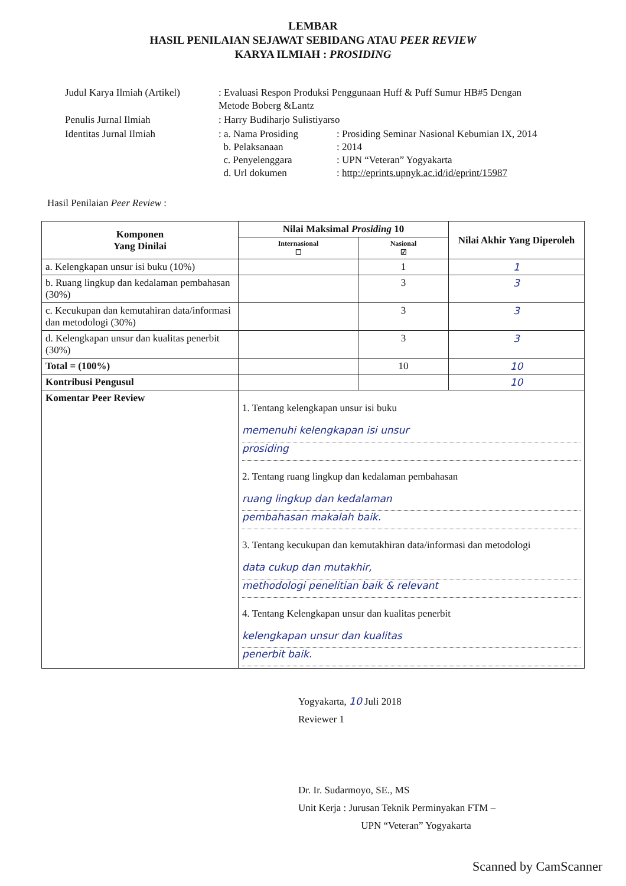LEMBAR
HASIL PENILAIAN SEJAWAT SEBIDANG ATAU PEER REVIEW
KARYA ILMIAH : PROSIDING
| Judul Karya Ilmiah (Artikel) | : Evaluasi Respon Produksi Penggunaan Huff & Puff Sumur HB#5 Dengan Metode Boberg &Lantz | |
| Penulis Jurnal Ilmiah | : Harry Budiharjo Sulistiyarso | |
| Identitas Jurnal Ilmiah | : a. Nama Prosiding b. Pelaksanaan c. Penyelenggara d. Url dokumen | : Prosiding Seminar Nasional Kebumian IX, 2014 : 2014 : UPN “Veteran” Yogyakarta : http://eprints.upnyk.ac.id/id/eprint/15987 |
Hasil Penilaian Peer Review :
| Komponen Yang Dinilai | Nilai Maksimal Prosiding 10 | | Nilai Akhir Yang Diperoleh |
| --- | --- | --- | --- |
| | Internasional ☐ | Nasional ☑ | |
| a. Kelengkapan unsur isi buku (10%) | | 1 | 1 |
| b. Ruang lingkup dan kedalaman pembahasan (30%) | | 3 | 3 |
| c. Kecukupan dan kemutahiran data/informasi dan metodologi (30%) | | 3 | 3 |
| d. Kelengkapan unsur dan kualitas penerbit (30%) | | 3 | 3 |
| Total = (100%) | | 10 | 10 |
| Kontribusi Pengusul | | | 10 |
| Komentar Peer Review | 1. Tentang kelengkapan unsur isi buku memenuhi kelengkapan isi unsur prosiding 2. Tentang ruang lingkup dan kedalaman pembahasan ruang lingkup dan kedalaman pembahasan makalah baik. 3. Tentang kecukupan dan kemutakhiran data/informasi dan metodologi data cukup dan mutakhir, methodologi penelitian baik & relevant 4. Tentang Kelengkapan unsur dan kualitas penerbit kelengkapan unsur dan kualitas penerbit baik. | | |
Yogyakarta, 10 Juli 2018
Reviewer 1
Dr. Ir. Sudarmoyo, SE., MS
Unit Kerja : Jurusan Teknik Perminyakan FTM –
UPN “Veteran” Yogyakarta
Scanned by CamScanner